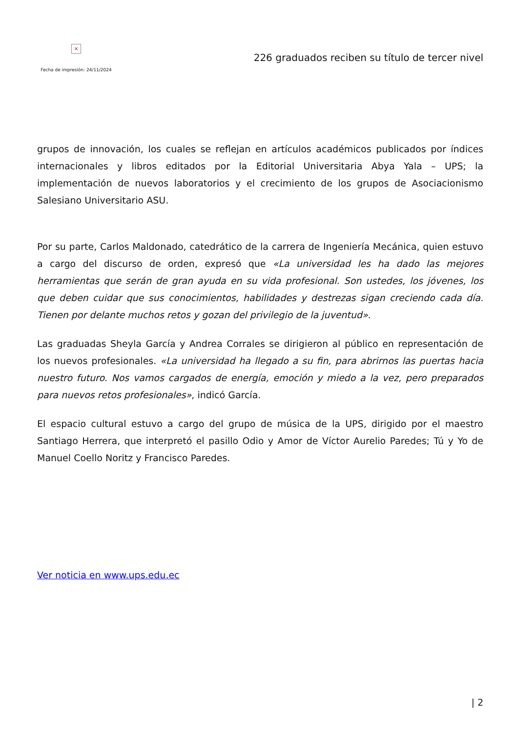×
Fecha de impresión: 24/11/2024
226 graduados reciben su título de tercer nivel
grupos de innovación, los cuales se reflejan en artículos académicos publicados por índices internacionales y libros editados por la Editorial Universitaria Abya Yala – UPS; la implementación de nuevos laboratorios y el crecimiento de los grupos de Asociacionismo Salesiano Universitario ASU.
Por su parte, Carlos Maldonado, catedrático de la carrera de Ingeniería Mecánica, quien estuvo a cargo del discurso de orden, expresó que «La universidad les ha dado las mejores herramientas que serán de gran ayuda en su vida profesional. Son ustedes, los jóvenes, los que deben cuidar que sus conocimientos, habilidades y destrezas sigan creciendo cada día. Tienen por delante muchos retos y gozan del privilegio de la juventud».
Las graduadas Sheyla García y Andrea Corrales se dirigieron al público en representación de los nuevos profesionales. «La universidad ha llegado a su fin, para abrirnos las puertas hacia nuestro futuro. Nos vamos cargados de energía, emoción y miedo a la vez, pero preparados para nuevos retos profesionales», indicó García.
El espacio cultural estuvo a cargo del grupo de música de la UPS, dirigido por el maestro Santiago Herrera, que interpretó el pasillo Odio y Amor de Víctor Aurelio Paredes; Tú y Yo de Manuel Coello Noritz y Francisco Paredes.
Ver noticia en www.ups.edu.ec
| 2